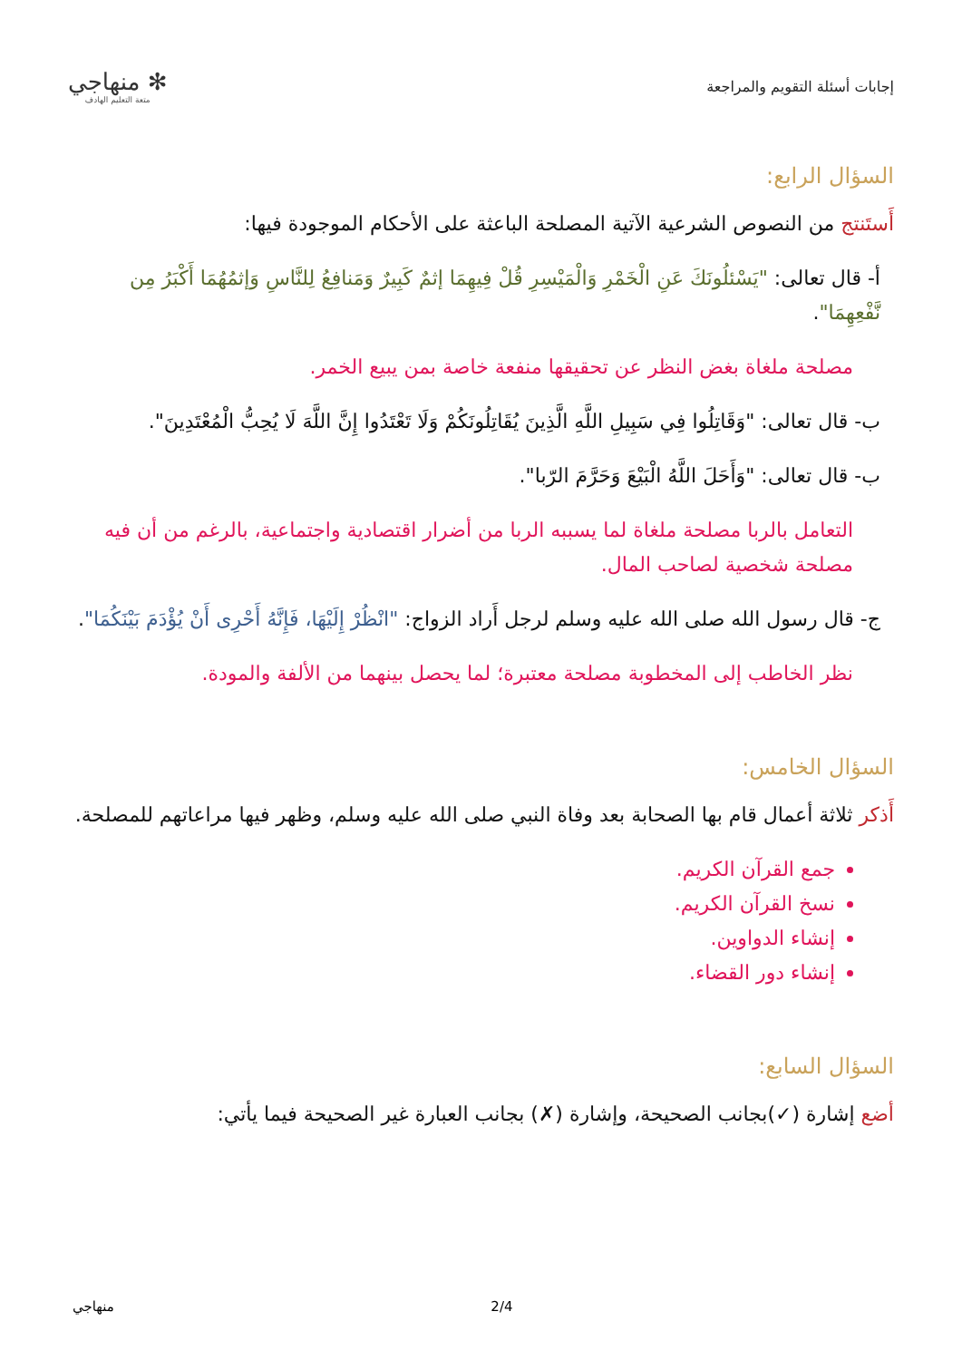إجابات أسئلة التقويم والمراجعة
✻ منهاجي
متعة التعليم الهادف
السؤال الرابع:
أَستَنتج من النصوص الشرعية الآتية المصلحة الباعثة على الأحكام الموجودة فيها:
أ- قال تعالى: "يَسْئلُونَكَ عَنِ الْخَمْرِ وَالْمَيْسِرِ قُلْ فِيهِمَا إثمٌ كَبِيرٌ وَمَنافِعُ لِلنَّاسِ وَإثمُهُمَا أَكْبَرُ مِن نَّفْعِهِمَا".
مصلحة ملغاة بغض النظر عن تحقيقها منفعة خاصة بمن يبيع الخمر.
ب- قال تعالى: "وَقَاتِلُوا فِي سَبِيلِ اللَّهِ الَّذِينَ يُقَاتِلُونَكُمْ وَلَا تَعْتَدُوا إِنَّ اللَّهَ لَا يُحِبُّ الْمُعْتَدِينَ".
ب- قال تعالى: "وَأَحَلَ اللَّهُ الْبَيْعَ وَحَرَّمَ الرّبا".
التعامل بالربا مصلحة ملغاة لما يسببه الربا من أضرار اقتصادية واجتماعية، بالرغم من أن فيه مصلحة شخصية لصاحب المال.
ج- قال رسول الله صلى الله عليه وسلم لرجل أَراد الزواج: "انْظُرْ إِلَيْهَا، فَإِنَّهُ أَحْرِى أَنْ يُؤْدَمَ بَيْنَكُمَا".
نظر الخاطب إلى المخطوبة مصلحة معتبرة؛ لما يحصل بينهما من الألفة والمودة.
السؤال الخامس:
أَذكر ثلاثة أعمال قام بها الصحابة بعد وفاة النبي صلى الله عليه وسلم، وظهر فيها مراعاتهم للمصلحة.
جمع القرآن الكريم.
نسخ القرآن الكريم.
إنشاء الدواوين.
إنشاء دور القضاء.
السؤال السابع:
أضع إشارة (✓)بجانب الصحيحة، وإشارة (✗) بجانب العبارة غير الصحيحة فيما يأتي:
منهاجي 2/4